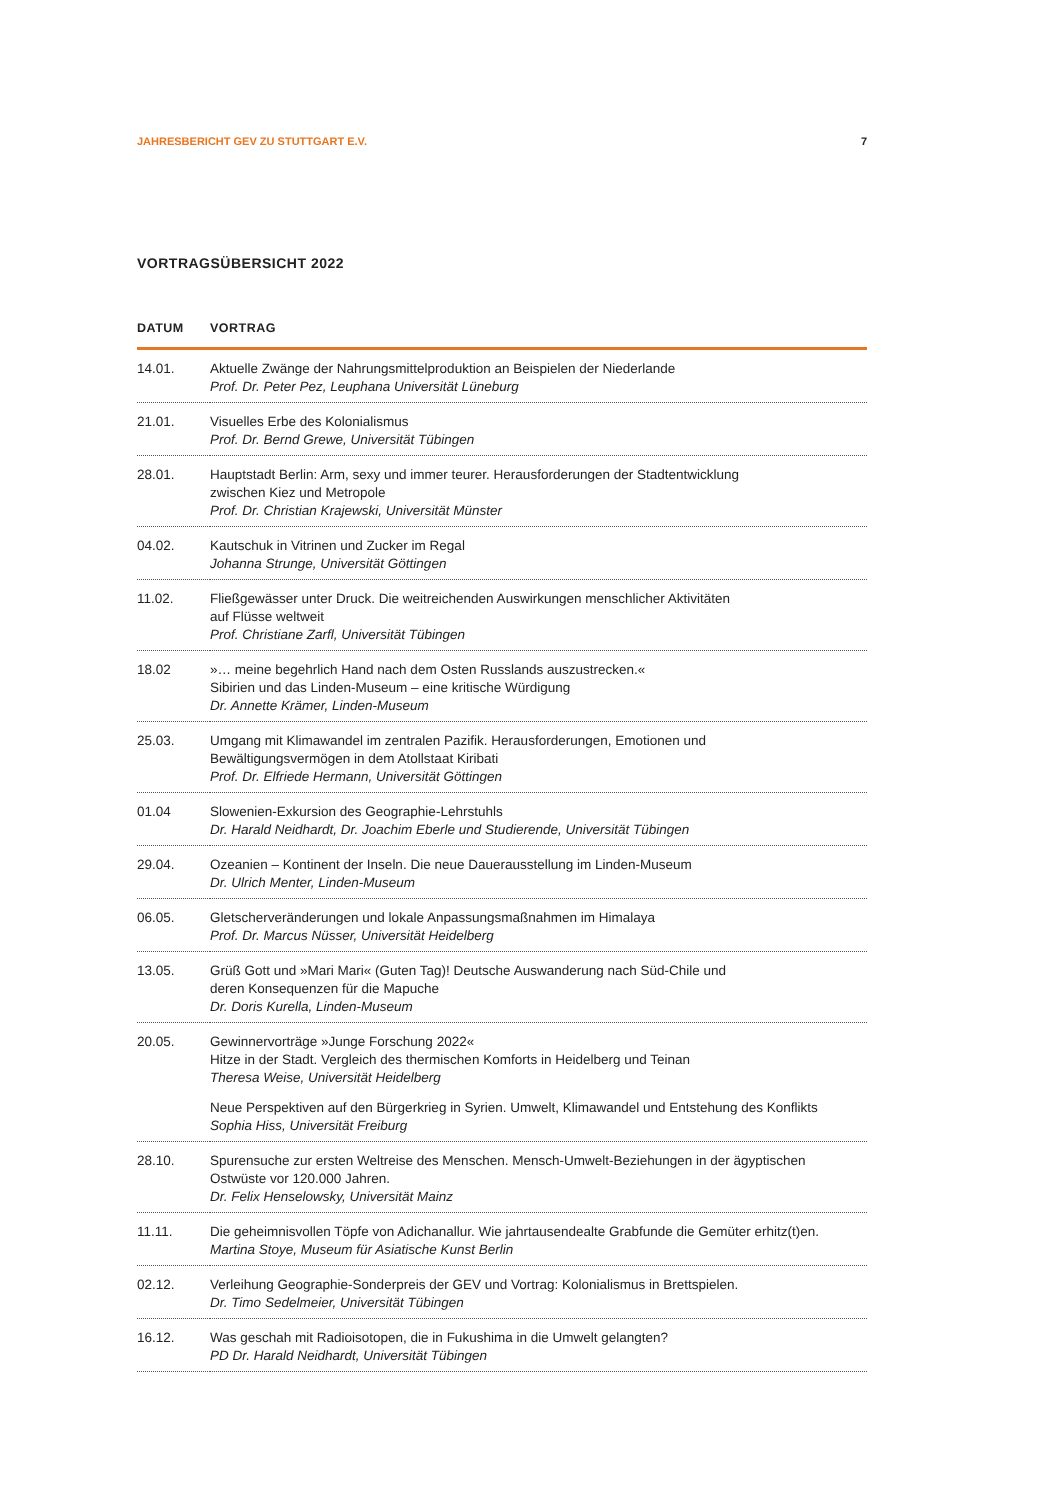JAHRESBERICHT GEV ZU STUTTGART E.V. 7
VORTRAGSÜBERSICHT 2022
| DATUM | VORTRAG |
| --- | --- |
| 14.01. | Aktuelle Zwänge der Nahrungsmittelproduktion an Beispielen der Niederlande Prof. Dr. Peter Pez, Leuphana Universität Lüneburg |
| 21.01. | Visuelles Erbe des Kolonialismus Prof. Dr. Bernd Grewe, Universität Tübingen |
| 28.01. | Hauptstadt Berlin: Arm, sexy und immer teurer. Herausforderungen der Stadtentwicklung zwischen Kiez und Metropole Prof. Dr. Christian Krajewski, Universität Münster |
| 04.02. | Kautschuk in Vitrinen und Zucker im Regal Johanna Strunge, Universität Göttingen |
| 11.02. | Fließgewässer unter Druck. Die weitreichenden Auswirkungen menschlicher Aktivitäten auf Flüsse weltweit Prof. Christiane Zarfl, Universität Tübingen |
| 18.02 | »… meine begehrlich Hand nach dem Osten Russlands auszustrecken.« Sibirien und das Linden-Museum – eine kritische Würdigung Dr. Annette Krämer, Linden-Museum |
| 25.03. | Umgang mit Klimawandel im zentralen Pazifik. Herausforderungen, Emotionen und Bewältigungsvermögen in dem Atollstaat Kiribati Prof. Dr. Elfriede Hermann, Universität Göttingen |
| 01.04 | Slowenien-Exkursion des Geographie-Lehrstuhls Dr. Harald Neidhardt, Dr. Joachim Eberle und Studierende, Universität Tübingen |
| 29.04. | Ozeanien – Kontinent der Inseln. Die neue Dauerausstellung im Linden-Museum Dr. Ulrich Menter, Linden-Museum |
| 06.05. | Gletscherveränderungen und lokale Anpassungsmaßnahmen im Himalaya Prof. Dr. Marcus Nüsser, Universität Heidelberg |
| 13.05. | Grüß Gott und »Mari Mari« (Guten Tag)! Deutsche Auswanderung nach Süd-Chile und deren Konsequenzen für die Mapuche Dr. Doris Kurella, Linden-Museum |
| 20.05. | Gewinnervorträge »Junge Forschung 2022« Hitze in der Stadt. Vergleich des thermischen Komforts in Heidelberg und Teinan Theresa Weise, Universität Heidelberg Neue Perspektiven auf den Bürgerkrieg in Syrien. Umwelt, Klimawandel und Entstehung des Konflikts Sophia Hiss, Universität Freiburg |
| 28.10. | Spurensuche zur ersten Weltreise des Menschen. Mensch-Umwelt-Beziehungen in der ägyptischen Ostwüste vor 120.000 Jahren. Dr. Felix Henselowsky, Universität Mainz |
| 11.11. | Die geheimnisvollen Töpfe von Adichanallur. Wie jahrtausendealte Grabfunde die Gemüter erhitz(t)en. Martina Stoye, Museum für Asiatische Kunst Berlin |
| 02.12. | Verleihung Geographie-Sonderpreis der GEV und Vortrag: Kolonialismus in Brettspielen. Dr. Timo Sedelmeier, Universität Tübingen |
| 16.12. | Was geschah mit Radioisotopen, die in Fukushima in die Umwelt gelangten? PD Dr. Harald Neidhardt, Universität Tübingen |